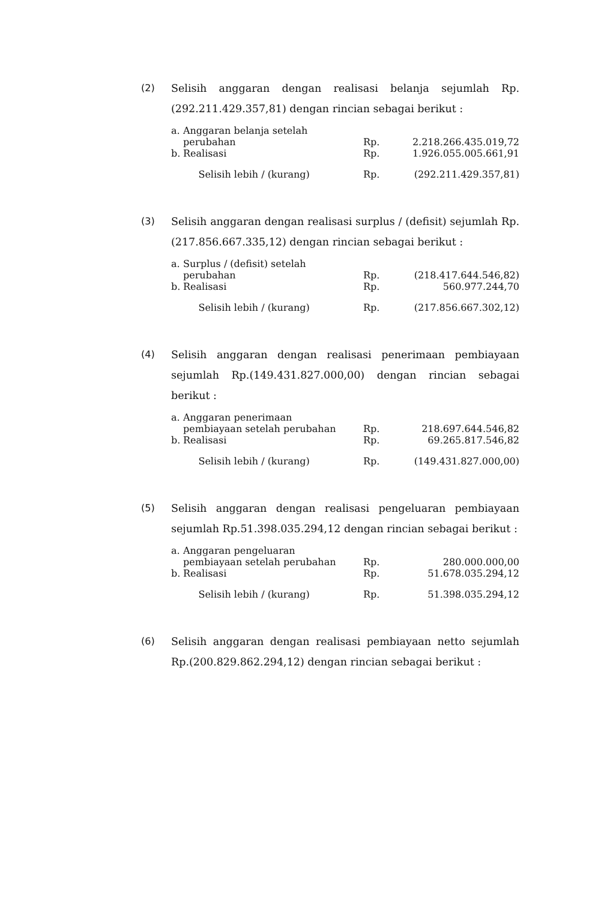(2) Selisih anggaran dengan realisasi belanja sejumlah Rp.(292.211.429.357,81) dengan rincian sebagai berikut :
| a. | Anggaran belanja setelah perubahan | Rp. | 2.218.266.435.019,72 |
| b. | Realisasi | Rp. | 1.926.055.005.661,91 |
| | Selisih lebih / (kurang) | Rp. | (292.211.429.357,81) |
(3) Selisih anggaran dengan realisasi surplus / (defisit) sejumlah Rp.(217.856.667.335,12) dengan rincian sebagai berikut :
| a. | Surplus / (defisit) setelah perubahan | Rp. | (218.417.644.546,82) |
| b. | Realisasi | Rp. | 560.977.244,70 |
| | Selisih lebih / (kurang) | Rp. | (217.856.667.302,12) |
(4) Selisih anggaran dengan realisasi penerimaan pembiayaan sejumlah Rp.(149.431.827.000,00) dengan rincian sebagai berikut :
| a. | Anggaran penerimaan pembiayaan setelah perubahan | Rp. | 218.697.644.546,82 |
| b. | Realisasi | Rp. | 69.265.817.546,82 |
| | Selisih lebih / (kurang) | Rp. | (149.431.827.000,00) |
(5) Selisih anggaran dengan realisasi pengeluaran pembiayaan sejumlah Rp.51.398.035.294,12 dengan rincian sebagai berikut :
| a. | Anggaran pengeluaran pembiayaan setelah perubahan | Rp. | 280.000.000,00 |
| b. | Realisasi | Rp. | 51.678.035.294,12 |
| | Selisih lebih / (kurang) | Rp. | 51.398.035.294,12 |
(6) Selisih anggaran dengan realisasi pembiayaan netto sejumlah Rp.(200.829.862.294,12) dengan rincian sebagai berikut :